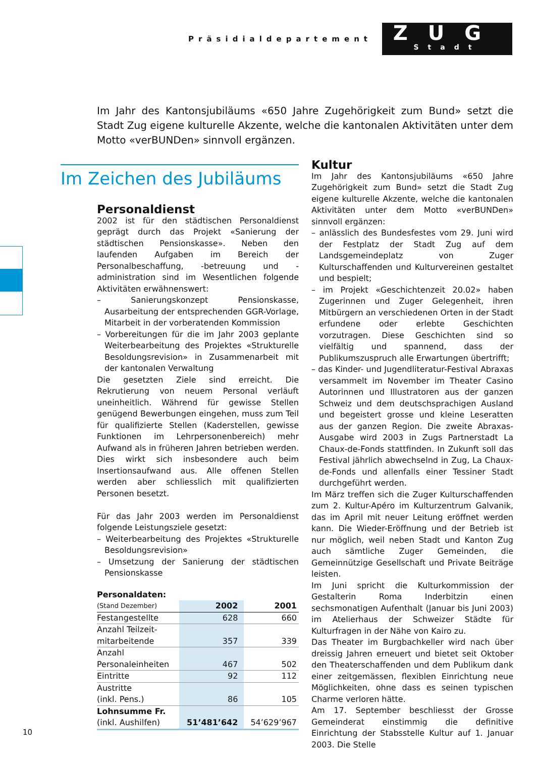Präsidialdepartement
ZUG
Stadt
Im Jahr des Kantonsjubiläums «650 Jahre Zugehörigkeit zum Bund» setzt die Stadt Zug eigene kulturelle Akzente, welche die kantonalen Aktivitäten unter dem Motto «verBUNDen» sinnvoll ergänzen.
Im Zeichen des Jubiläums
Personaldienst
2002 ist für den städtischen Personaldienst geprägt durch das Projekt «Sanierung der städtischen Pensionskasse». Neben den laufenden Aufgaben im Bereich der Personalbeschaffung, -betreuung und -administration sind im Wesentlichen folgende Aktivitäten erwähnenswert:
– Sanierungskonzept Pensionskasse, Ausarbeitung der entsprechenden GGR-Vorlage, Mitarbeit in der vorberatenden Kommission
– Vorbereitungen für die im Jahr 2003 geplante Weiterbearbeitung des Projektes «Strukturelle Besoldungsrevision» in Zusammenarbeit mit der kantonalen Verwaltung
Die gesetzten Ziele sind erreicht. Die Rekrutierung von neuem Personal verläuft uneinheitlich. Während für gewisse Stellen genügend Bewerbungen eingehen, muss zum Teil für qualifizierte Stellen (Kaderstellen, gewisse Funktionen im Lehrpersonenbereich) mehr Aufwand als in früheren Jahren betrieben werden. Dies wirkt sich insbesondere auch beim Insertionsaufwand aus. Alle offenen Stellen werden aber schliesslich mit qualifizierten Personen besetzt.
Für das Jahr 2003 werden im Personaldienst folgende Leistungsziele gesetzt:
– Weiterbearbeitung des Projektes «Strukturelle Besoldungsrevision»
– Umsetzung der Sanierung der städtischen Pensionskasse
| Personaldaten: | | |
| --- | --- | --- |
| (Stand Dezember) | 2002 | 2001 |
| Festangestellte | 628 | 660 |
| Anzahl Teilzeit- mitarbeitende | 357 | 339 |
| Anzahl Personaleinheiten | 467 | 502 |
| Eintritte | 92 | 112 |
| Austritte (inkl. Pens.) | 86 | 105 |
| Lohnsumme Fr. (inkl. Aushilfen) | 51’481’642 | 54’629’967 |
Kultur
Im Jahr des Kantonsjubiläums «650 Jahre Zugehörigkeit zum Bund» setzt die Stadt Zug eigene kulturelle Akzente, welche die kantonalen Aktivitäten unter dem Motto «verBUNDen» sinnvoll ergänzen:
– anlässlich des Bundesfestes vom 29. Juni wird der Festplatz der Stadt Zug auf dem Landsgemeindeplatz von Zuger Kulturschaffenden und Kulturvereinen gestaltet und bespielt;
– im Projekt «Geschichtenzeit 20.02» haben Zugerinnen und Zuger Gelegenheit, ihren Mitbürgern an verschiedenen Orten in der Stadt erfundene oder erlebte Geschichten vorzutragen. Diese Geschichten sind so vielfältig und spannend, dass der Publikumszuspruch alle Erwartungen übertrifft;
– das Kinder- und Jugendliteratur-Festival Abraxas versammelt im November im Theater Casino Autorinnen und Illustratoren aus der ganzen Schweiz und dem deutschsprachigen Ausland und begeistert grosse und kleine Leseratten aus der ganzen Region. Die zweite Abraxas-Ausgabe wird 2003 in Zugs Partnerstadt La Chaux-de-Fonds stattfinden. In Zukunft soll das Festival jährlich abwechselnd in Zug, La Chaux-de-Fonds und allenfalls einer Tessiner Stadt durchgeführt werden.
Im März treffen sich die Zuger Kulturschaffenden zum 2. Kultur-Apéro im Kulturzentrum Galvanik, das im April mit neuer Leitung eröffnet werden kann. Die Wieder-Eröffnung und der Betrieb ist nur möglich, weil neben Stadt und Kanton Zug auch sämtliche Zuger Gemeinden, die Gemeinnützige Gesellschaft und Private Beiträge leisten.
Im Juni spricht die Kulturkommission der Gestalterin Roma Inderbitzin einen sechsmonatigen Aufenthalt (Januar bis Juni 2003) im Atelierhaus der Schweizer Städte für Kulturfragen in der Nähe von Kairo zu.
Das Theater im Burgbachkeller wird nach über dreissig Jahren erneuert und bietet seit Oktober den Theaterschaffenden und dem Publikum dank einer zeitgemässen, flexiblen Einrichtung neue Möglichkeiten, ohne dass es seinen typischen Charme verloren hätte.
Am 17. September beschliesst der Grosse Gemeinderat einstimmig die definitive Einrichtung der Stabsstelle Kultur auf 1. Januar 2003. Die Stelle
10